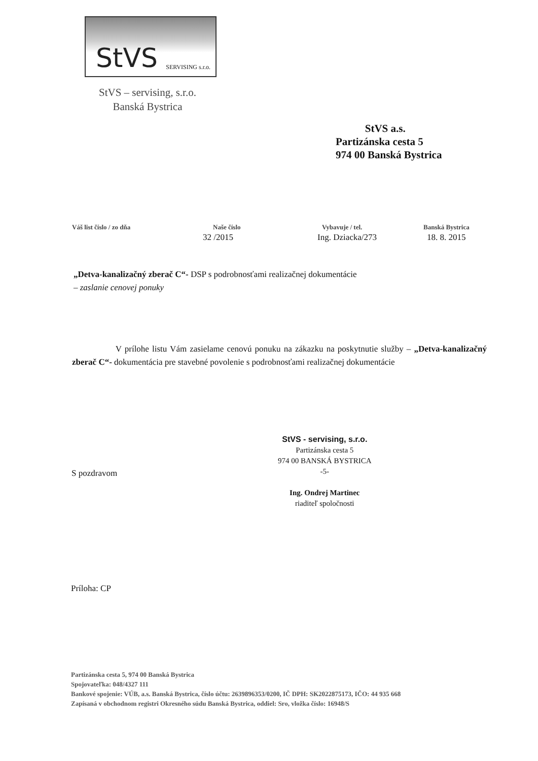StVS SERVISING s.r.o.
StVS – servising, s.r.o.
Banská Bystrica
StVS a.s.
Partizánska cesta 5
974 00 Banská Bystrica
Váš list číslo / zo dňa Naše číslo Vybavuje / tel. Banská Bystrica
32 /2015 Ing. Dziacka/273 18. 8. 2015
„Detva-kanalizačný zberač C“- DSP s podrobnosťami realizačnej dokumentácie
– zaslanie cenovej ponuky
V prílohe listu Vám zasielame cenovú ponuku na zákazku na poskytnutie služby – „Detva-kanalizačný zberač C“- dokumentácia pre stavebné povolenie s podrobnosťami realizačnej dokumentácie
StVS - servising, s.r.o.
Partizánska cesta 5
974 00 BANSKÁ BYSTRICA
-5-
Ing. Ondrej Martinec
riaditeľ spoločnosti
S pozdravom
Príloha: CP
Partizánska cesta 5, 974 00 Banská Bystrica
Spojovateľka: 048/4327 111
Bankové spojenie: VÚB, a.s. Banská Bystrica, číslo účtu: 2639896353/0200, IČ DPH: SK2022875173, IČO: 44 935 668
Zapísaná v obchodnom registri Okresného súdu Banská Bystrica, oddiel: Sro, vložka číslo: 16948/S